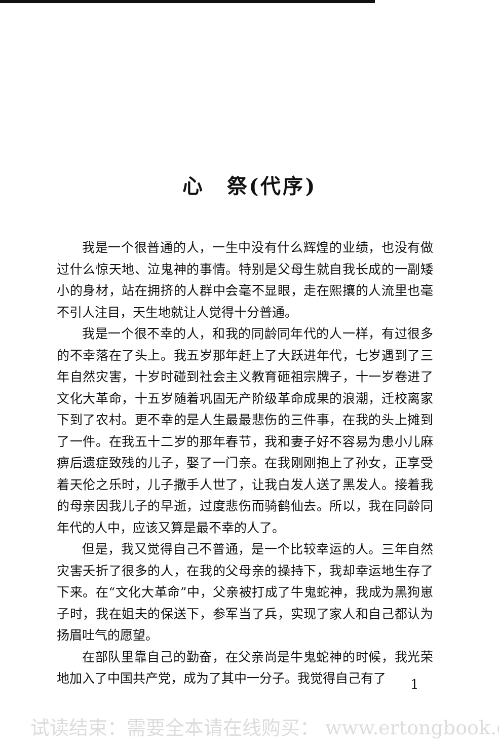心　祭(代序)
我是一个很普通的人，一生中没有什么辉煌的业绩，也没有做过什么惊天地、泣鬼神的事情。特别是父母生就自我长成的一副矮小的身材，站在拥挤的人群中会毫不显眼，走在熙攘的人流里也毫不引人注目，天生地就让人觉得十分普通。
我是一个很不幸的人，和我的同龄同年代的人一样，有过很多的不幸落在了头上。我五岁那年赶上了大跃进年代，七岁遇到了三年自然灾害，十岁时碰到社会主义教育砸祖宗牌子，十一岁卷进了文化大革命，十五岁随着巩固无产阶级革命成果的浪潮，迁校离家下到了农村。更不幸的是人生最最悲伤的三件事，在我的头上摊到了一件。在我五十二岁的那年春节，我和妻子好不容易为患小儿麻痹后遗症致残的儿子，娶了一门亲。在我刚刚抱上了孙女，正享受着天伦之乐时，儿子撒手人世了，让我白发人送了黑发人。接着我的母亲因我儿子的早逝，过度悲伤而骑鹤仙去。所以，我在同龄同年代的人中，应该又算是最不幸的人了。
但是，我又觉得自己不普通，是一个比较幸运的人。三年自然灾害夭折了很多的人，在我的父母亲的操持下，我却幸运地生存了下来。在“文化大革命”中，父亲被打成了牛鬼蛇神，我成为黑狗崽子时，我在姐夫的保送下，参军当了兵，实现了家人和自己都认为扬眉吐气的愿望。
在部队里靠自己的勤奋，在父亲尚是牛鬼蛇神的时候，我光荣地加入了中国共产党，成为了其中一分子。我觉得自己有了
1
试读结束：需要全本请在线购买： www.ertongbook.c